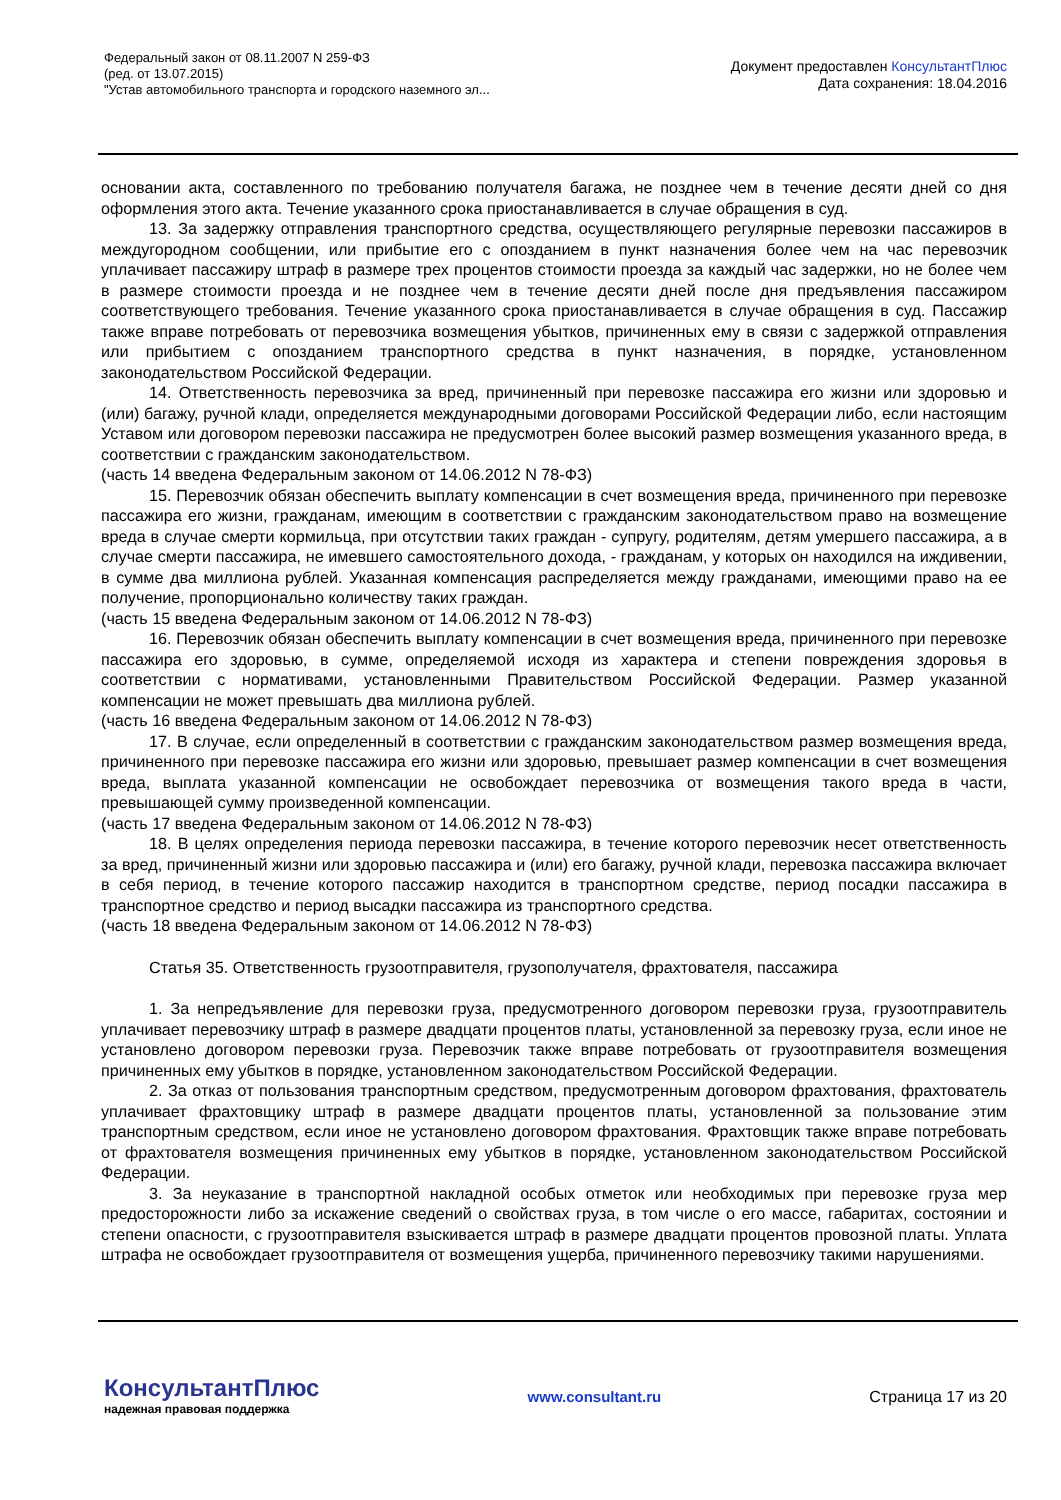Федеральный закон от 08.11.2007 N 259-ФЗ
(ред. от 13.07.2015)
"Устав автомобильного транспорта и городского наземного эл...
Документ предоставлен КонсультантПлюс
Дата сохранения: 18.04.2016
основании акта, составленного по требованию получателя багажа, не позднее чем в течение десяти дней со дня оформления этого акта. Течение указанного срока приостанавливается в случае обращения в суд.
13. За задержку отправления транспортного средства, осуществляющего регулярные перевозки пассажиров в междугородном сообщении, или прибытие его с опозданием в пункт назначения более чем на час перевозчик уплачивает пассажиру штраф в размере трех процентов стоимости проезда за каждый час задержки, но не более чем в размере стоимости проезда и не позднее чем в течение десяти дней после дня предъявления пассажиром соответствующего требования. Течение указанного срока приостанавливается в случае обращения в суд. Пассажир также вправе потребовать от перевозчика возмещения убытков, причиненных ему в связи с задержкой отправления или прибытием с опозданием транспортного средства в пункт назначения, в порядке, установленном законодательством Российской Федерации.
14. Ответственность перевозчика за вред, причиненный при перевозке пассажира его жизни или здоровью и (или) багажу, ручной клади, определяется международными договорами Российской Федерации либо, если настоящим Уставом или договором перевозки пассажира не предусмотрен более высокий размер возмещения указанного вреда, в соответствии с гражданским законодательством.
(часть 14 введена Федеральным законом от 14.06.2012 N 78-ФЗ)
15. Перевозчик обязан обеспечить выплату компенсации в счет возмещения вреда, причиненного при перевозке пассажира его жизни, гражданам, имеющим в соответствии с гражданским законодательством право на возмещение вреда в случае смерти кормильца, при отсутствии таких граждан - супругу, родителям, детям умершего пассажира, а в случае смерти пассажира, не имевшего самостоятельного дохода, - гражданам, у которых он находился на иждивении, в сумме два миллиона рублей. Указанная компенсация распределяется между гражданами, имеющими право на ее получение, пропорционально количеству таких граждан.
(часть 15 введена Федеральным законом от 14.06.2012 N 78-ФЗ)
16. Перевозчик обязан обеспечить выплату компенсации в счет возмещения вреда, причиненного при перевозке пассажира его здоровью, в сумме, определяемой исходя из характера и степени повреждения здоровья в соответствии с нормативами, установленными Правительством Российской Федерации. Размер указанной компенсации не может превышать два миллиона рублей.
(часть 16 введена Федеральным законом от 14.06.2012 N 78-ФЗ)
17. В случае, если определенный в соответствии с гражданским законодательством размер возмещения вреда, причиненного при перевозке пассажира его жизни или здоровью, превышает размер компенсации в счет возмещения вреда, выплата указанной компенсации не освобождает перевозчика от возмещения такого вреда в части, превышающей сумму произведенной компенсации.
(часть 17 введена Федеральным законом от 14.06.2012 N 78-ФЗ)
18. В целях определения периода перевозки пассажира, в течение которого перевозчик несет ответственность за вред, причиненный жизни или здоровью пассажира и (или) его багажу, ручной клади, перевозка пассажира включает в себя период, в течение которого пассажир находится в транспортном средстве, период посадки пассажира в транспортное средство и период высадки пассажира из транспортного средства.
(часть 18 введена Федеральным законом от 14.06.2012 N 78-ФЗ)
Статья 35. Ответственность грузоотправителя, грузополучателя, фрахтователя, пассажира
1. За непредъявление для перевозки груза, предусмотренного договором перевозки груза, грузоотправитель уплачивает перевозчику штраф в размере двадцати процентов платы, установленной за перевозку груза, если иное не установлено договором перевозки груза. Перевозчик также вправе потребовать от грузоотправителя возмещения причиненных ему убытков в порядке, установленном законодательством Российской Федерации.
2. За отказ от пользования транспортным средством, предусмотренным договором фрахтования, фрахтователь уплачивает фрахтовщику штраф в размере двадцати процентов платы, установленной за пользование этим транспортным средством, если иное не установлено договором фрахтования. Фрахтовщик также вправе потребовать от фрахтователя возмещения причиненных ему убытков в порядке, установленном законодательством Российской Федерации.
3. За неуказание в транспортной накладной особых отметок или необходимых при перевозке груза мер предосторожности либо за искажение сведений о свойствах груза, в том числе о его массе, габаритах, состоянии и степени опасности, с грузоотправителя взыскивается штраф в размере двадцати процентов провозной платы. Уплата штрафа не освобождает грузоотправителя от возмещения ущерба, причиненного перевозчику такими нарушениями.
КонсультантПлюс
надежная правовая поддержка
www.consultant.ru Страница 17 из 20